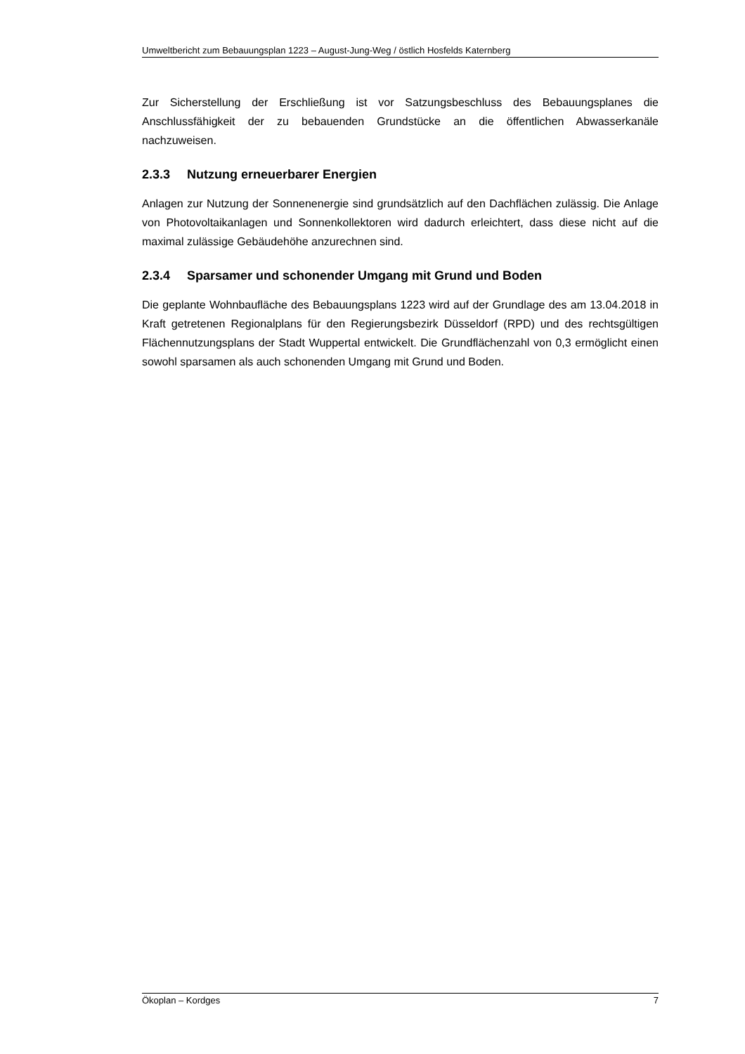Umweltbericht zum Bebauungsplan 1223 – August-Jung-Weg / östlich Hosfelds Katernberg
Zur Sicherstellung der Erschließung ist vor Satzungsbeschluss des Bebauungsplanes die Anschlussfähigkeit der zu bebauenden Grundstücke an die öffentlichen Abwasserkanäle nachzuweisen.
2.3.3 Nutzung erneuerbarer Energien
Anlagen zur Nutzung der Sonnenenergie sind grundsätzlich auf den Dachflächen zulässig. Die Anlage von Photovoltaikanlagen und Sonnenkollektoren wird dadurch erleichtert, dass diese nicht auf die maximal zulässige Gebäudehöhe anzurechnen sind.
2.3.4 Sparsamer und schonender Umgang mit Grund und Boden
Die geplante Wohnbaufläche des Bebauungsplans 1223 wird auf der Grundlage des am 13.04.2018 in Kraft getretenen Regionalplans für den Regierungsbezirk Düsseldorf (RPD) und des rechtsgültigen Flächennutzungsplans der Stadt Wuppertal entwickelt. Die Grundflächenzahl von 0,3 ermöglicht einen sowohl sparsamen als auch schonenden Umgang mit Grund und Boden.
Ökoplan – Kordges 7